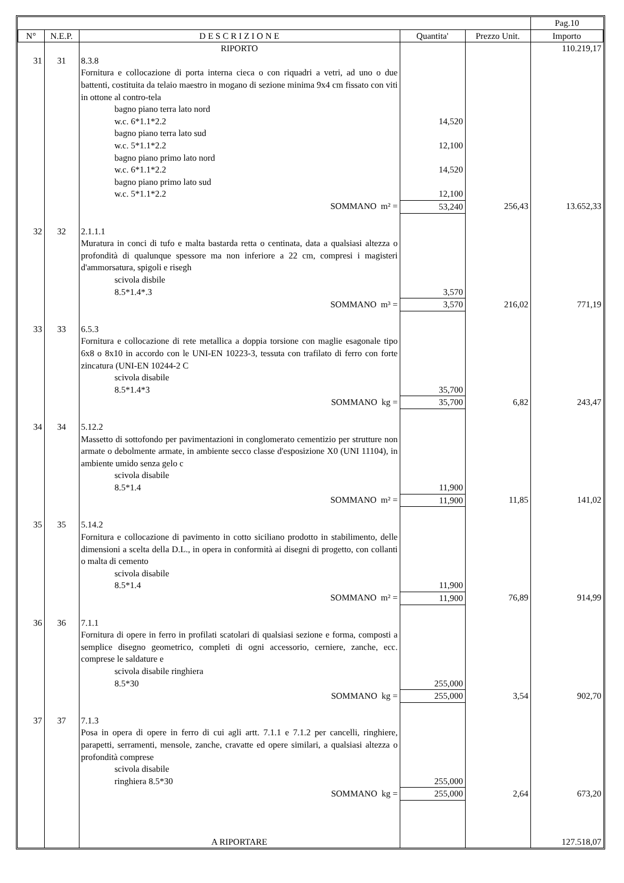| | | | | | Pag.10 |
| N° | N.E.P. | D E S C R I Z I O N E | Quantita' | Prezzo Unit. | Importo |
| | | RIPORTO | | | 110.219,17 |
| 31 | 31 | 8.3.8 Fornitura e collocazione di porta interna cieca o con riquadri a vetri, ad uno o due battenti, costituita da telaio maestro in mogano di sezione minima 9x4 cm fissato con viti in ottone al contro-tela bagno piano terra lato nord w.c. 6*1.1*2.2 bagno piano terra lato sud w.c. 5*1.1*2.2 bagno piano primo lato nord w.c. 6*1.1*2.2 bagno piano primo lato sud w.c. 5*1.1*2.2 | 14,520 12,100 14,520 12,100 | | |
| | | SOMMANO m² = | 53,240 | 256,43 | 13.652,33 |
| 32 | 32 | 2.1.1.1 Muratura in conci di tufo e malta bastarda retta o centinata, data a qualsiasi altezza o profondità di qualunque spessore ma non inferiore a 22 cm, compresi i magisteri d'ammorsatura, spigoli e risegh scivola disbile 8.5*1.4*.3 | 3,570 | | |
| | | SOMMANO m³ = | 3,570 | 216,02 | 771,19 |
| 33 | 33 | 6.5.3 Fornitura e collocazione di rete metallica a doppia torsione con maglie esagonale tipo 6x8 o 8x10 in accordo con le UNI-EN 10223-3, tessuta con trafilato di ferro con forte zincatura (UNI-EN 10244-2 C scivola disabile 8.5*1.4*3 | 35,700 | | |
| | | SOMMANO kg = | 35,700 | 6,82 | 243,47 |
| 34 | 34 | 5.12.2 Massetto di sottofondo per pavimentazioni in conglomerato cementizio per strutture non armate o debolmente armate, in ambiente secco classe d'esposizione X0 (UNI 11104), in ambiente umido senza gelo c scivola disabile 8.5*1.4 | 11,900 | | |
| | | SOMMANO m² = | 11,900 | 11,85 | 141,02 |
| 35 | 35 | 5.14.2 Fornitura e collocazione di pavimento in cotto siciliano prodotto in stabilimento, delle dimensioni a scelta della D.L., in opera in conformità ai disegni di progetto, con collanti o malta di cemento scivola disabile 8.5*1.4 | 11,900 | | |
| | | SOMMANO m² = | 11,900 | 76,89 | 914,99 |
| 36 | 36 | 7.1.1 Fornitura di opere in ferro in profilati scatolari di qualsiasi sezione e forma, composti a semplice disegno geometrico, completi di ogni accessorio, cerniere, zanche, ecc. comprese le saldature e scivola disabile ringhiera 8.5*30 | 255,000 | | |
| | | SOMMANO kg = | 255,000 | 3,54 | 902,70 |
| 37 | 37 | 7.1.3 Posa in opera di opere in ferro di cui agli artt. 7.1.1 e 7.1.2 per cancelli, ringhiere, parapetti, serramenti, mensole, zanche, cravatte ed opere similari, a qualsiasi altezza o profondità comprese scivola disabile ringhiera 8.5*30 | 255,000 | | |
| | | SOMMANO kg = | 255,000 | 2,64 | 673,20 |
| | | A RIPORTARE | | | 127.518,07 |